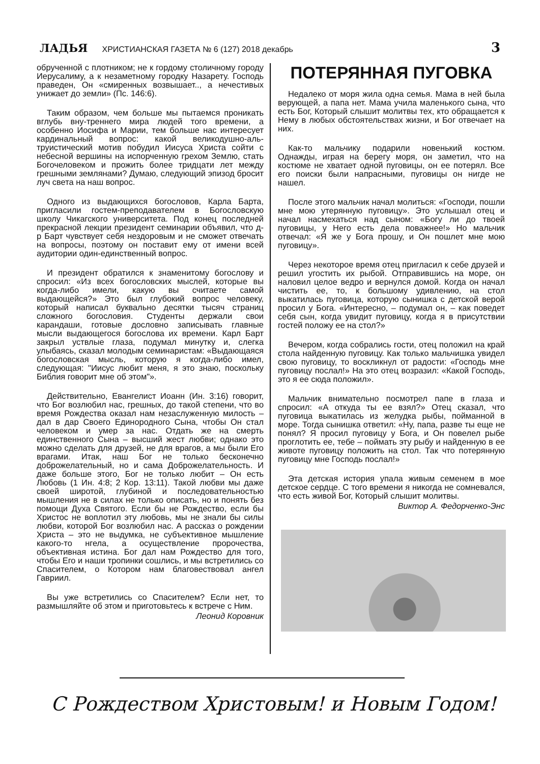ЛАДЬЯ ХРИСТИАНСКАЯ ГАЗЕТА № 6 (127) 2018 декабрь 3
обрученной с плотником; не к гордому столичному городу Иерусалиму, а к незаметному городку Назарету. Господь праведен, Он «смиренных возвышает.., а нечестивых унижает до земли» (Пс. 146:6).
Таким образом, чем больше мы пытаемся проникать вглубь вну-треннего мира людей того времени, а особенно Иосифа и Марии, тем больше нас интересует кардинальный вопрос: какой великодушно-аль-труистический мотив побудил Иисуса Христа сойти с небесной вершины на испорченную грехом Землю, стать Богочеловеком и прожить более тридцати лет между грешными землянами? Думаю, следующий эпизод бросит луч света на наш вопрос.
Одного из выдающихся богословов, Карла Барта, пригласили гостем-преподавателем в Богословскую школу Чикагского университета. Под конец последней прекрасной лекции президент семинарии объявил, что д-р Барт чувствует себя нездоровым и не сможет отвечать на вопросы, поэтому он поставит ему от имени всей аудитории один-единственный вопрос.
И президент обратился к знаменитому богослову и спросил: «Из всех богословских мыслей, которые вы когда-либо имели, какую вы считаете самой выдающейся?» Это был глубокий вопрос человеку, который написал буквально десятки тысяч страниц сложного богословия. Студенты держали свои карандаши, готовые дословно записывать главные мысли выдающегося богослова их времени. Карл Барт закрыл уствлые глаза, подумал минутку и, слегка улыбаясь, сказал молодым семинаристам: «Выдающаяся богословская мысль, которую я когда-либо имел, следующая: "Иисус любит меня, я это знаю, поскольку Библия говорит мне об этом"».
Действительно, Евангелист Иоанн (Ин. 3:16) говорит, что Бог возлюбил нас, грешных, до такой степени, что во время Рождества оказал нам незаслуженную милость – дал в дар Своего Единородного Сына, чтобы Он стал человеком и умер за нас. Отдать же на смерть единственного Сына – высший жест любви; однако это можно сделать для друзей, не для врагов, а мы были Его врагами. Итак, наш Бог не только бесконечно доброжелательный, но и сама Доброжелательность. И даже больше этого, Бог не только любит – Он есть Любовь (1 Ин. 4:8; 2 Кор. 13:11). Такой любви мы даже своей широтой, глубиной и последовательностью мышления не в силах не только описать, но и понять без помощи Духа Святого. Если бы не Рождество, если бы Христос не воплотил эту любовь, мы не знали бы силы любви, которой Бог возлюбил нас. А рассказ о рождении Христа – это не выдумка, не субъективное мышление какого-то нгела, а осуществление пророчества, объективная истина. Бог дал нам Рождество для того, чтобы Его и наши тропинки сошлись, и мы встретились со Спасителем, о Котором нам благовествовал ангел Гавриил.
Вы уже встретились со Спасителем? Если нет, то размышляйте об этом и приготовьтесь к встрече с Ним.
Леонид Коровник
ПОТЕРЯННАЯ ПУГОВКА
Недалеко от моря жила одна семья. Мама в ней была верующей, а папа нет. Мама учила маленького сына, что есть Бог, Который слышит молитвы тех, кто обращается к Нему в любых обстоятельствах жизни, и Бог отвечает на них.
Как-то мальчику подарили новенький костюм. Однажды, играя на берегу моря, он заметил, что на костюме не хватает одной пуговицы, он ее потерял. Все его поиски были напрасными, пуговицы он нигде не нашел.
После этого мальчик начал молиться: «Господи, пошли мне мою утерянную пуговицу». Это услышал отец и начал насмехаться над сыном: «Богу ли до твоей пуговицы, у Него есть дела поважнее!» Но мальчик отвечал: «Я же у Бога прошу, и Он пошлет мне мою пуговицу».
Через некоторое время отец пригласил к себе друзей и решил угостить их рыбой. Отправившись на море, он наловил целое ведро и вернулся домой. Когда он начал чистить ее, то, к большому удивлению, на стол выкатилась пуговица, которую сынишка с детской верой просил у Бога. «Интересно, – подумал он, – как поведет себя сын, когда увидит пуговицу, когда я в присутствии гостей положу ее на стол?»
Вечером, когда собрались гости, отец положил на край стола найденную пуговицу. Как только мальчишка увидел свою пуговицу, то воскликнул от радости: «Господь мне пуговицу послал!» На это отец возразил: «Какой Господь, это я ее сюда положил».
Мальчик внимательно посмотрел папе в глаза и спросил: «А откуда ты ее взял?» Отец сказал, что пуговица выкатилась из желудка рыбы, пойманной в море. Тогда сынишка ответил: «Ну, папа, разве ты еще не понял? Я просил пуговицу у Бога, и Он повелел рыбе проглотить ее, тебе – поймать эту рыбу и найденную в ее животе пуговицу положить на стол. Так что потерянную пуговицу мне Господь послал!»
Эта детская история упала живым семенем в мое детское сердце. С того времени я никогда не сомневался, что есть живой Бог, Который слышит молитвы.
Виктор А. Федорченко-Энс
С Рождеством Христовым! и Новым Годом!